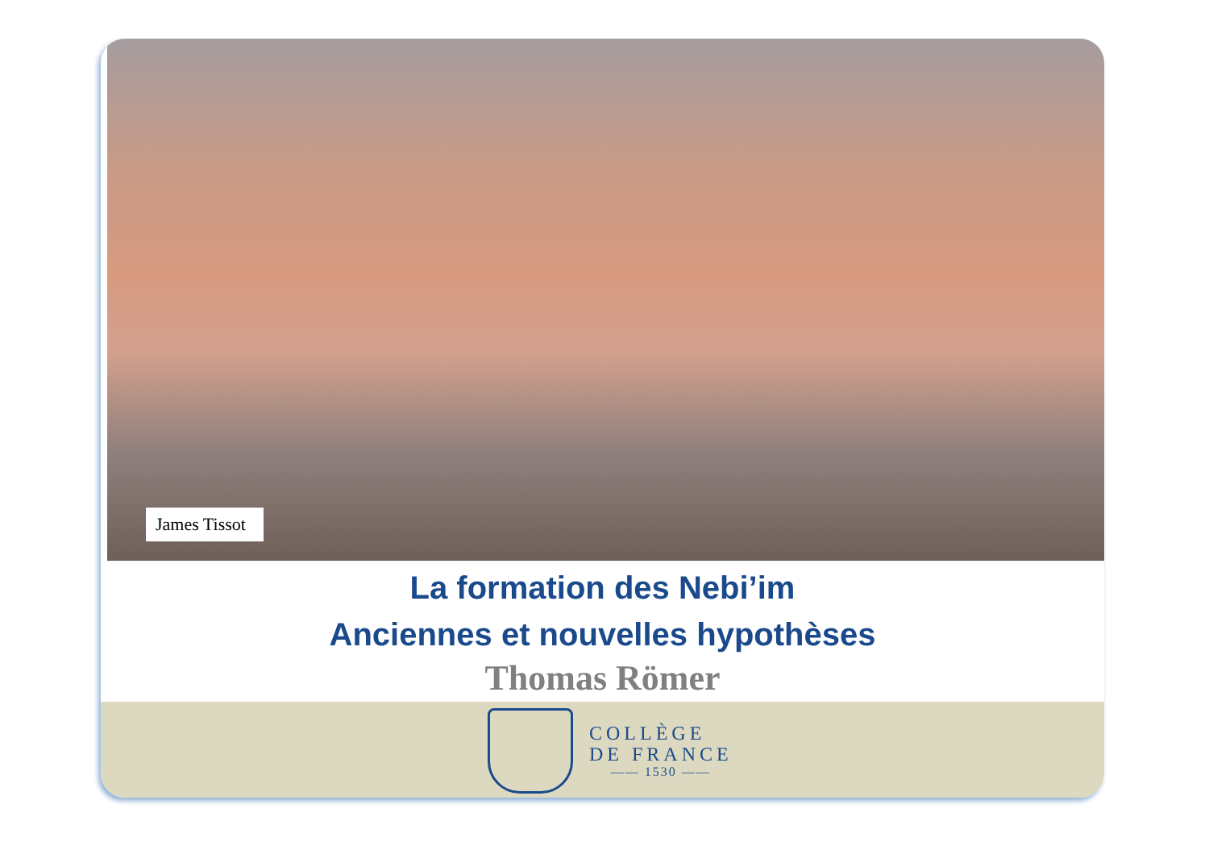James Tissot
La formation des Nebi’im
Anciennes et nouvelles hypothèses
Thomas Römer
COLLÈGE
DE FRANCE
—— 1530 ——